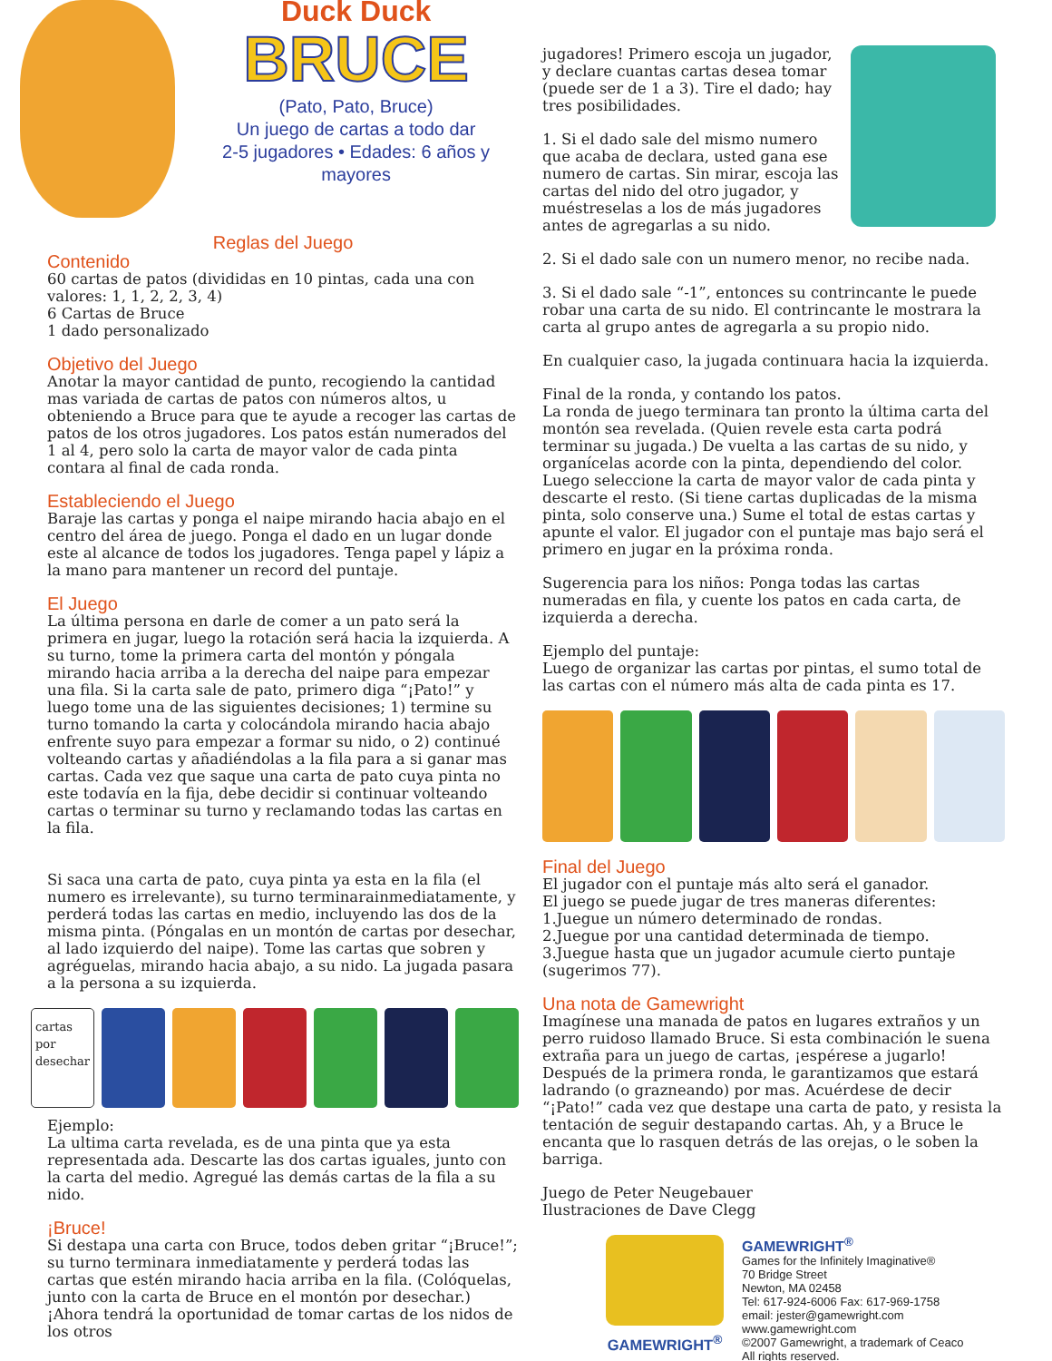Duck Duck
BRUCE
(Pato, Pato, Bruce)
Un juego de cartas a todo dar
2-5 jugadores • Edades: 6 años y mayores
Reglas del Juego
Contenido
60 cartas de patos (divididas en 10 pintas, cada una con valores: 1, 1, 2, 2, 3, 4)
6 Cartas de Bruce
1 dado personalizado
Objetivo del Juego
Anotar la mayor cantidad de punto, recogiendo la cantidad mas variada de cartas de patos con números altos, u obteniendo a Bruce para que te ayude a recoger las cartas de patos de los otros jugadores. Los patos están numerados del 1 al 4, pero solo la carta de mayor valor de cada pinta contara al final de cada ronda.
Estableciendo el Juego
Baraje las cartas y ponga el naipe mirando hacia abajo en el centro del área de juego. Ponga el dado en un lugar donde este al alcance de todos los jugadores. Tenga papel y lápiz a la mano para mantener un record del puntaje.
El Juego
La última persona en darle de comer a un pato será la primera en jugar, luego la rotación será hacia la izquierda. A su turno, tome la primera carta del montón y póngala mirando hacia arriba a la derecha del naipe para empezar una fila. Si la carta sale de pato, primero diga “¡Pato!” y luego tome una de las siguientes decisiones; 1) termine su turno tomando la carta y colocándola mirando hacia abajo enfrente suyo para empezar a formar su nido, o 2) continué volteando cartas y añadiéndolas a la fila para a si ganar mas cartas. Cada vez que saque una carta de pato cuya pinta no este todavía en la fija, debe decidir si continuar volteando cartas o terminar su turno y reclamando todas las cartas en la fila.
Si saca una carta de pato, cuya pinta ya esta en la fila (el numero es irrelevante), su turno terminarainmediatamente, y perderá todas las cartas en medio, incluyendo las dos de la misma pinta. (Póngalas en un montón de cartas por desechar, al lado izquierdo del naipe). Tome las cartas que sobren y agréguelas, mirando hacia abajo, a su nido. La jugada pasara a la persona a su izquierda.
cartas por desechar
Ejemplo:
La ultima carta revelada, es de una pinta que ya esta representada ada. Descarte las dos cartas iguales, junto con la carta del medio. Agregué las demás cartas de la fila a su nido.
¡Bruce!
Si destapa una carta con Bruce, todos deben gritar “¡Bruce!”; su turno terminara inmediatamente y perderá todas las cartas que estén mirando hacia arriba en la fila. (Colóquelas, junto con la carta de Bruce en el montón por desechar.) ¡Ahora tendrá la oportunidad de tomar cartas de los nidos de los otros
jugadores! Primero escoja un jugador, y declare cuantas cartas desea tomar (puede ser de 1 a 3). Tire el dado; hay tres posibilidades.
1. Si el dado sale del mismo numero que acaba de declara, usted gana ese numero de cartas. Sin mirar, escoja las cartas del nido del otro jugador, y muéstreselas a los de más jugadores antes de agregarlas a su nido.
2. Si el dado sale con un numero menor, no recibe nada.
3. Si el dado sale “-1”, entonces su contrincante le puede robar una carta de su nido. El contrincante le mostrara la carta al grupo antes de agregarla a su propio nido.
En cualquier caso, la jugada continuara hacia la izquierda.
Final de la ronda, y contando los patos.
La ronda de juego terminara tan pronto la última carta del montón sea revelada. (Quien revele esta carta podrá terminar su jugada.) De vuelta a las cartas de su nido, y organícelas acorde con la pinta, dependiendo del color. Luego seleccione la carta de mayor valor de cada pinta y descarte el resto. (Si tiene cartas duplicadas de la misma pinta, solo conserve una.) Sume el total de estas cartas y apunte el valor. El jugador con el puntaje mas bajo será el primero en jugar en la próxima ronda.
Sugerencia para los niños: Ponga todas las cartas numeradas en fila, y cuente los patos en cada carta, de izquierda a derecha.
Ejemplo del puntaje:
Luego de organizar las cartas por pintas, el sumo total de las cartas con el número más alta de cada pinta es 17.
Final del Juego
El jugador con el puntaje más alto será el ganador.
El juego se puede jugar de tres maneras diferentes:
1.Juegue un número determinado de rondas.
2.Juegue por una cantidad determinada de tiempo.
3.Juegue hasta que un jugador acumule cierto puntaje (sugerimos 77).
Una nota de Gamewright
Imagínese una manada de patos en lugares extraños y un perro ruidoso llamado Bruce. Si esta combinación le suena extraña para un juego de cartas, ¡espérese a jugarlo! Después de la primera ronda, le garantizamos que estará ladrando (o grazneando) por mas. Acuérdese de decir “¡Pato!” cada vez que destape una carta de pato, y resista la tentación de seguir destapando cartas. Ah, y a Bruce le encanta que lo rasquen detrás de las orejas, o le soben la barriga.
Juego de Peter Neugebauer
Ilustraciones de Dave Clegg
GAMEWRIGHT<sup>®</sup>
GAMEWRIGHT<sup>®</sup>
Games for the Infinitely Imaginative®
70 Bridge Street
Newton, MA 02458
Tel: 617-924-6006 Fax: 617-969-1758
email: jester@gamewright.com
www.gamewright.com
©2007 Gamewright, a trademark of Ceaco
All rights reserved.